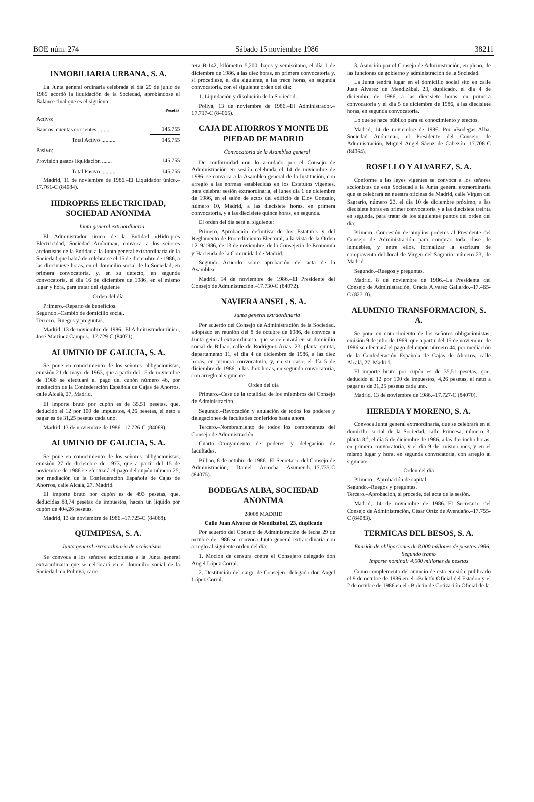BOE núm. 274 Sábado 15 noviembre 1986 38211
INMOBILIARIA URBANA, S. A.
La Junta general ordinaria celebrada el día 29 de junio de 1985 acordó la liquidación de la Sociedad, aprobándose el Balance final que es el siguiente:
| | Pesetas |
| --- | --- |
| Activo: | |
| Bancos, cuentas corrientes ......... | 145.755 |
| Total Activo .......... | 145.755 |
| Pasivo: | |
| Provisión gastos liquidación ....... | 145.755 |
| Total Pasivo .......... | 145.755 |
Madrid, 11 de noviembre de 1986.–El Liquidador único.–17.761-C (84084).
HIDROPRES ELECTRICIDAD, SOCIEDAD ANONIMA
Junta general extraordinaria
El Administrador único de la Entidad «Hidropres Electricidad, Sociedad Anónima», convoca a los señores accionistas de la Entidad a la Junta general extraordinaria de la Sociedad que habrá de celebrarse el 15 de diciembre de 1986, a las diecinueve horas, en el domicilio social de la Sociedad, en primera convocatoria, y, en su defecto, en segunda convocatoria, el día 16 de diciembre de 1986, en el mismo lugar y hora, para tratar del siguiente
Orden del día
Primero.–Reparto de beneficios.
Segundo.–Cambio de domicilio social.
Tercero.–Ruegos y preguntas.
Madrid, 13 de noviembre de 1986.–El Administrador único, José Martínez Campos.–17.729-C (84071).
ALUMINIO DE GALICIA, S. A.
Se pone en conocimiento de los señores obligacionistas, emisión 21 de mayo de 1963, que a partir del 15 de noviembre de 1986 se efectuará el pago del cupón número 46, por mediación de la Confederación Española de Cajas de Ahorros, calle Alcalá, 27, Madrid.
El importe bruto por cupón es de 35,51 pesetas, que, deducido el 12 por 100 de impuestos, 4,26 pesetas, el neto a pagar es de 31,25 pesetas cada uno.
Madrid, 13 de noviembre de 1986.–17.726-C (84069).
ALUMINIO DE GALICIA, S. A.
Se pone en conocimiento de los señores obligacionistas, emisión 27 de diciembre de 1973, que a partir del 15 de noviembre de 1986 se efectuará el pago del cupón número 25, por mediación de la Confederación Española de Cajas de Ahorros, calle Alcalá, 27, Madrid.
El importe bruto por cupón es de 493 pesetas, que, deducidas 88,74 pesetas de impuestos, hacen un líquido por cupón de 404,26 pesetas.
Madrid, 13 de noviembre de 1986.–17.725-C (84068).
QUIMIPESA, S. A.
Junta general extraordinaria de accionistas
Se convoca a los señores accionistas a la Junta general extraordinaria que se celebrará en el domicilio social de la Sociedad, en Polinyá, carre-
tera B-142, kilómetro 5,200, bajos y semisótano, el día 1 de diciembre de 1986, a las diez horas, en primera convocatoria y, si procediese, el día siguiente, a las trece horas, en segunda convocatoria, con el siguiente orden del día:
1. Liquidación y disolución de la Sociedad.
Poliyá, 13 de noviembre de 1986.–El Administrador.–17.717-C (84065).
CAJA DE AHORROS Y MONTE DE PIEDAD DE MADRID
Convocatoria de la Asamblea general
De conformidad con lo acordado por el Consejo de Administración en sesión celebrada el 14 de noviembre de 1986, se convoca a la Asamblea general de la Institución, con arreglo a las normas establecidas en los Estatutos vigentes, para celebrar sesión extraordinaria, el lunes día 1 de diciembre de 1986, en el salón de actos del edificio de Eloy Gonzalo, número 10, Madrid, a las diecisiete horas, en primera convocatoria, y a las diecisiete quince horas, en segunda.
El orden del día será el siguiente:
Primero.–Aprobación definitiva de los Estatutos y del Reglamento de Procedimiento Electoral, a la vista de la Orden 1219/1986, de 13 de noviembre, de la Consejería de Economía y Hacienda de la Comunidad de Madrid.
Segundo.–Acuerdo sobre aprobación del acta de la Asamblea.
Madrid, 14 de noviembre de 1986.–El Presidente del Consejo de Administración.–17.730-C (84072).
NAVIERA ANSEL, S. A.
Junta general extraordinaria
Por acuerdo del Consejo de Administración de la Sociedad, adoptado en reunión del 8 de octubre de 1986, de convoca a Junta general extraordinaria, que se celebrará en su domicilio social de Bilbao, calle de Rodríguez Arias, 23, planta quinta, departamento 11, el día 4 de diciembre de 1986, a las diez horas, en primera convocatoria, y, en su caso, el día 5 de diciembre de 1986, a las diez horas, en segunda convocatoria, con arreglo al siguiente
Orden del día
Primero.–Cese de la totalidad de los miembros del Consejo de Administración.
Segundo.–Revocación y anulación de todos los poderes y delegaciones de facultades conferidos hasta ahora.
Tercero.–Nombramiento de todos los componentes del Consejo de Administración.
Cuarto.–Otorgamiento de poderes y delegación de facultades.
Bilbao, 8 de octubre de 1986.–El Secretario del Consejo de Administración, Daniel Arcocha Asumendi.–17.735-C (84075).
BODEGAS ALBA, SOCIEDAD ANONIMA
28008 MADRID
Calle Juan Alvarez de Mendizábal, 23, duplicado
Por acuerdo del Consejo de Administración de fecha 29 de octubre de 1986 se convoca Junta general extraordinaria con arreglo al siguiente orden del día:
1. Moción de censura contra el Consejero delegado don Angel López Corral.
2. Destitución del cargo de Consejero delegado don Angel López Corral.
3. Asunción por el Consejo de Administración, en pleno, de las funciones de gobierno y administración de la Sociedad.
La Junta tendrá lugar en el domicilio social sito en calle Juan Alvarez de Mendizábal, 23, duplicado, el día 4 de diciembre de 1986, a las diecisiete horas, en primera convocatoria y el día 5 de diciembre de 1986, a las diecisiete horas, en segunda convocatoria.
Lo que se hace público para su conocimiento y efectos.
Madrid, 14 de noviembre de 1986.–Por «Bodegas Alba, Sociedad Anónima», el Presidente del Consejo de Administración, Miguel Angel Sáenz de Cabezón.–17.708-C (84064).
ROSELLO Y ALVAREZ, S. A.
Conforme a las leyes vigentes se convoca a los señores accionistas de esta Sociedad a la Junta general extraordinaria que se celebrará en nuestra oficinas de Madrid, calle Virgen del Sagrario, número 23, el día 10 de diciembre próximo, a las diecisiete horas en primer convocatoria y a las diecisiete treinta en segunda, para tratar de los siguientes puntos del orden del día:
Primero.–Concesión de amplios poderes al Presidente del Consejo de Administración para comprar toda clase de inmuebles, y entre ellos, formalizar la escritura de compraventa del local de Virgen del Sagrario, número 23, de Madrid.
Segundo.–Ruegos y preguntas.
Madrid, 8 de noviembre de 1986.–La Presidenta del Consejo de Administración, Gracia Alvarez Gallardo.–17.465-C (82710).
ALUMINIO TRANSFORMACION, S. A.
Se pone en conocimiento de los señores obligacionistas, emisión 9 de julio de 1969, que a partir del 15 de noviembre de 1986 se efectuará el pago del cupón número 44, por mediación de la Confederación Española de Cajas de Ahorros, calle Alcalá, 27, Madrid.
El importe bruto por cupón es de 35,51 pesetas, que, deducido el 12 por 100 de impuestos, 4,26 pesetas, el neto a pagar es de 31,25 pesetas cada uno.
Madrid, 13 de noviembre de 1986.–17.727-C (84070).
HEREDIA Y MORENO, S. A.
Convoca Junta general extraordinaria, que se celebrará en el domicilio social de la Sociedad, calle Princesa, número 3, planta 8.<sup>a</sup>, el día 5 de diciembre de 1986, a las dieciocho horas, en primera convocatoria, y el día 9 del mismo mes, y en el mismo lugar y hora, en segunda convocatoria, con arreglo al siguiente
Orden del día
Primero.–Aprobación de capital.
Segundo.–Ruegos y preguntas.
Tercero.–Aprobación, si procede, del acta de la sesión.
Madrid, 14 de noviembre de 1986.–El Secretario del Consejo de Administración, César Ortiz de Avendaño.–17.755-C (84083).
TERMICAS DEL BESOS, S. A.
Emisión de obligaciones de 8.000 millones de pesetas 1986. Segundo tramo
Importe nominal: 4.000 millones de pesetas
Como complemento del anuncio de esta emisión, publicado el 9 de octubre de 1986 en el «Boletín Oficial del Estado» y el 2 de octubre de 1986 en el «Boletín de Cotización Oficial de la